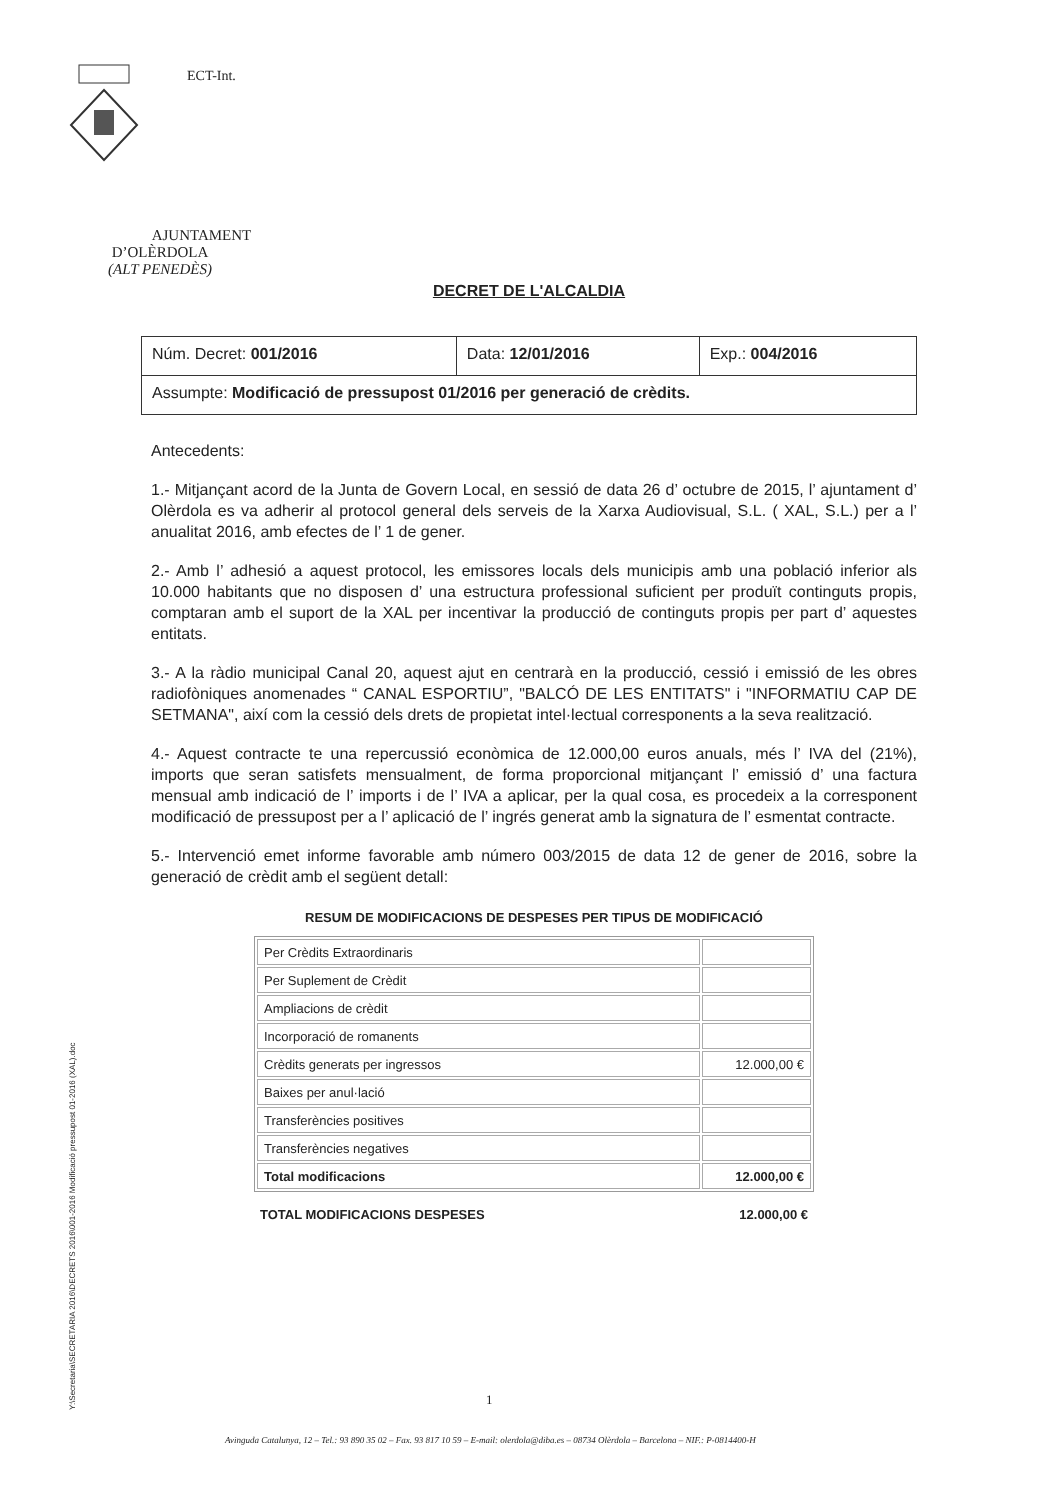AJUNTAMENT
D’OLÈRDOLA
(ALT PENEDÈS)
ECT-Int.
DECRET DE L'ALCALDIA
| Núm. Decret: 001/2016 | Data: 12/01/2016 | Exp.: 004/2016 |
| Assumpte: Modificació de pressupost 01/2016 per generació de crèdits. | | |
Antecedents:
1.- Mitjançant acord de la Junta de Govern Local, en sessió de data 26 d’ octubre de 2015, l’ ajuntament d’ Olèrdola es va adherir al protocol general dels serveis de la Xarxa Audiovisual, S.L. ( XAL, S.L.) per a l’ anualitat 2016, amb efectes de l’ 1 de gener.
2.- Amb l’ adhesió a aquest protocol, les emissores locals dels municipis amb una població inferior als 10.000 habitants que no disposen d’ una estructura professional suficient per produït continguts propis, comptaran amb el suport de la XAL per incentivar la producció de continguts propis per part d’ aquestes entitats.
3.- A la ràdio municipal Canal 20, aquest ajut en centrarà en la producció, cessió i emissió de les obres radiofòniques anomenades “ CANAL ESPORTIU”, "BALCÓ DE LES ENTITATS" i "INFORMATIU CAP DE SETMANA", així com la cessió dels drets de propietat intel·lectual corresponents a la seva realització.
4.- Aquest contracte te una repercussió econòmica de 12.000,00 euros anuals, més l’ IVA del (21%), imports que seran satisfets mensualment, de forma proporcional mitjançant l’ emissió d’ una factura mensual amb indicació de l’ imports i de l’ IVA a aplicar, per la qual cosa, es procedeix a la corresponent modificació de pressupost per a l’ aplicació de l’ ingrés generat amb la signatura de l’ esmentat contracte.
5.- Intervenció emet informe favorable amb número 003/2015 de data 12 de gener de 2016, sobre la generació de crèdit amb el següent detall:
RESUM DE MODIFICACIONS DE DESPESES PER TIPUS DE MODIFICACIÓ
| Per Crèdits Extraordinaris | |
| Per Suplement de Crèdit | |
| Ampliacions de crèdit | |
| Incorporació de romanents | |
| Crèdits generats per ingressos | 12.000,00 € |
| Baixes per anul·lació | |
| Transferències positives | |
| Transferències negatives | |
| Total modificacions | 12.000,00 € |
TOTAL MODIFICACIONS DESPESES 12.000,00 €
Y:\Secretaria\SECRETARIA 2016\DECRETS 2016\001-2016 Modificació pressupost 01-2016 (XAL).doc
1
Avinguda Catalunya, 12 – Tel.: 93 890 35 02 – Fax. 93 817 10 59 – E-mail: olerdola@diba.es – 08734 Olèrdola – Barcelona – NIF.: P-0814400-H